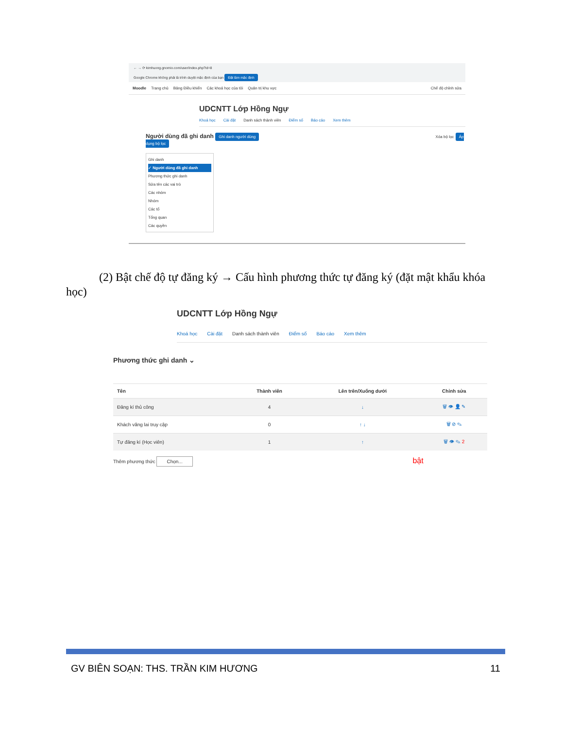← → ⟳ kimhuong.gnomio.com/user/index.php?id=8
Google Chrome không phải là trình duyệt mặc định của bạn Đặt làm mặc định
Moodle Trang chủ Bảng Điều khiển Các khoá học của tôi Quản trị khu vực Chế độ chỉnh sửa
UDCNTT Lớp Hồng Ngự
Khoá học Cài đặt Danh sách thành viên Điểm số Báo cáo Xem thêm
Người dùng đã ghi danh Ghi danh người dùng Xóa bộ lọc Áp dụng bộ lọc
Ghi danh
✓ Người dùng đã ghi danh
Phương thức ghi danh
Sửa tên các vai trò
Các nhóm
Nhóm
Các tổ
Tổng quan
Các quyền
(2) Bật chế độ tự đăng ký → Cấu hình phương thức tự đăng ký (đặt mật khẩu khóa học)
UDCNTT Lớp Hồng Ngự
Khoá học Cài đặt Danh sách thành viên Điểm số Báo cáo Xem thêm
Phương thức ghi danh ⌄
| Tên | Thành viên | Lên trên/Xuống dưới | Chỉnh sửa |
| --- | --- | --- | --- |
| Đăng kí thủ công | 4 | ↓ | 🗑 👁 👤 ✎ |
| Khách vãng lai truy cập | 0 | ↑ ↓ | 🗑 ⊘ ✎ |
| Tự đăng kí (Học viên) | 1 | ↑ | 🗑 👁 ✎ 2 |
Thêm phương thức Chọn... bật
GV BIÊN SOẠN: THS. TRẦN KIM HƯƠNG 11